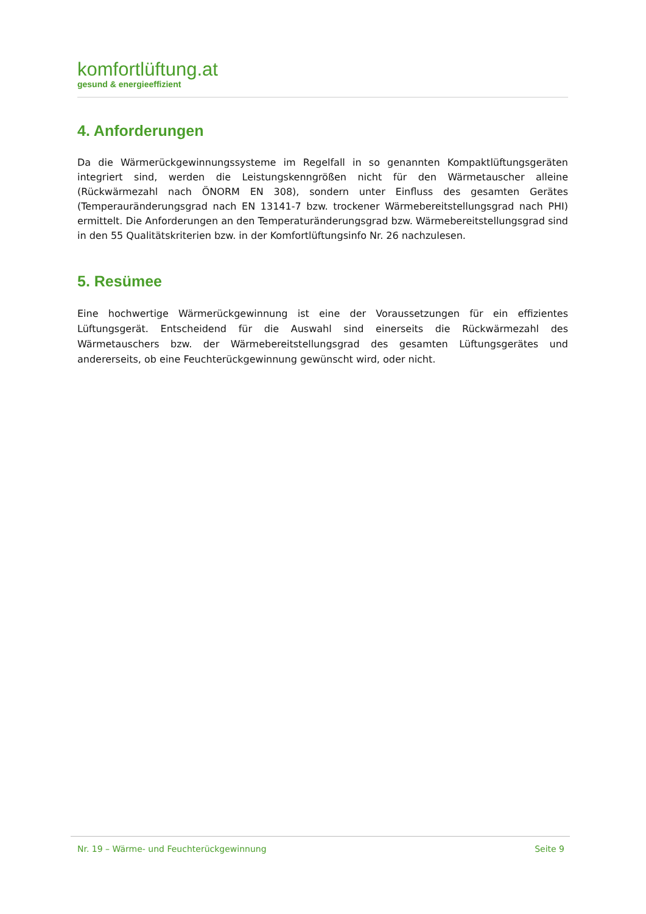komfortlüftung.at
gesund & energieeffizient
4. Anforderungen
Da die Wärmerückgewinnungssysteme im Regelfall in so genannten Kompaktlüftungsgeräten integriert sind, werden die Leistungskenngrößen nicht für den Wärmetauscher alleine (Rückwärmezahl nach ÖNORM EN 308), sondern unter Einfluss des gesamten Gerätes (Temperauränderungsgrad nach EN 13141-7 bzw. trockener Wärmebereitstellungsgrad nach PHI) ermittelt. Die Anforderungen an den Temperaturänderungsgrad bzw. Wärmebereitstellungsgrad sind in den 55 Qualitätskriterien bzw. in der Komfortlüftungsinfo Nr. 26 nachzulesen.
5. Resümee
Eine hochwertige Wärmerückgewinnung ist eine der Voraussetzungen für ein effizientes Lüftungsgerät. Entscheidend für die Auswahl sind einerseits die Rückwärmezahl des Wärmetauschers bzw. der Wärmebereitstellungsgrad des gesamten Lüftungsgerätes und andererseits, ob eine Feuchterückgewinnung gewünscht wird, oder nicht.
Nr. 19 – Wärme- und Feuchterückgewinnung Seite 9